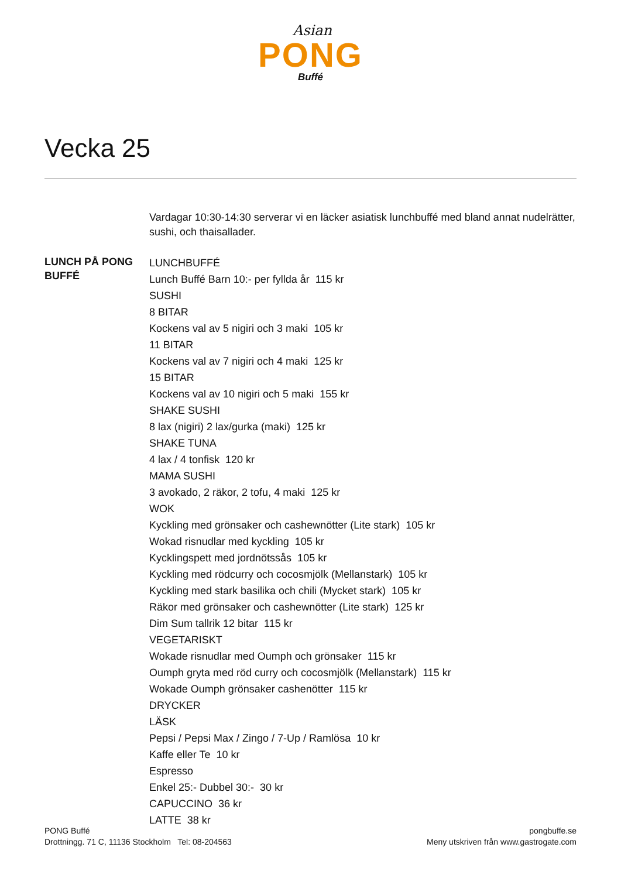Asian
PONG
Buffé
Vecka 25
Vardagar 10:30-14:30 serverar vi en läcker asiatisk lunchbuffé med bland annat nudelrätter, sushi, och thaisallader.
LUNCH PÅ PONG BUFFÉ
LUNCHBUFFÉ
Lunch Buffé Barn 10:- per fyllda år 115 kr
SUSHI
8 BITAR
Kockens val av 5 nigiri och 3 maki 105 kr
11 BITAR
Kockens val av 7 nigiri och 4 maki 125 kr
15 BITAR
Kockens val av 10 nigiri och 5 maki 155 kr
SHAKE SUSHI
8 lax (nigiri) 2 lax/gurka (maki) 125 kr
SHAKE TUNA
4 lax / 4 tonfisk 120 kr
MAMA SUSHI
3 avokado, 2 räkor, 2 tofu, 4 maki 125 kr
WOK
Kyckling med grönsaker och cashewnötter (Lite stark) 105 kr
Wokad risnudlar med kyckling 105 kr
Kycklingspett med jordnötssås 105 kr
Kyckling med rödcurry och cocosmjölk (Mellanstark) 105 kr
Kyckling med stark basilika och chili (Mycket stark) 105 kr
Räkor med grönsaker och cashewnötter (Lite stark) 125 kr
Dim Sum tallrik 12 bitar 115 kr
VEGETARISKT
Wokade risnudlar med Oumph och grönsaker 115 kr
Oumph gryta med röd curry och cocosmjölk (Mellanstark) 115 kr
Wokade Oumph grönsaker cashenötter 115 kr
DRYCKER
LÄSK
Pepsi / Pepsi Max / Zingo / 7-Up / Ramlösa 10 kr
Kaffe eller Te 10 kr
Espresso
Enkel 25:- Dubbel 30:- 30 kr
CAPUCCINO 36 kr
LATTE 38 kr
PONG Buffé
Drottningg. 71 C, 11136 Stockholm Tel: 08-204563
pongbuffe.se
Meny utskriven från www.gastrogate.com